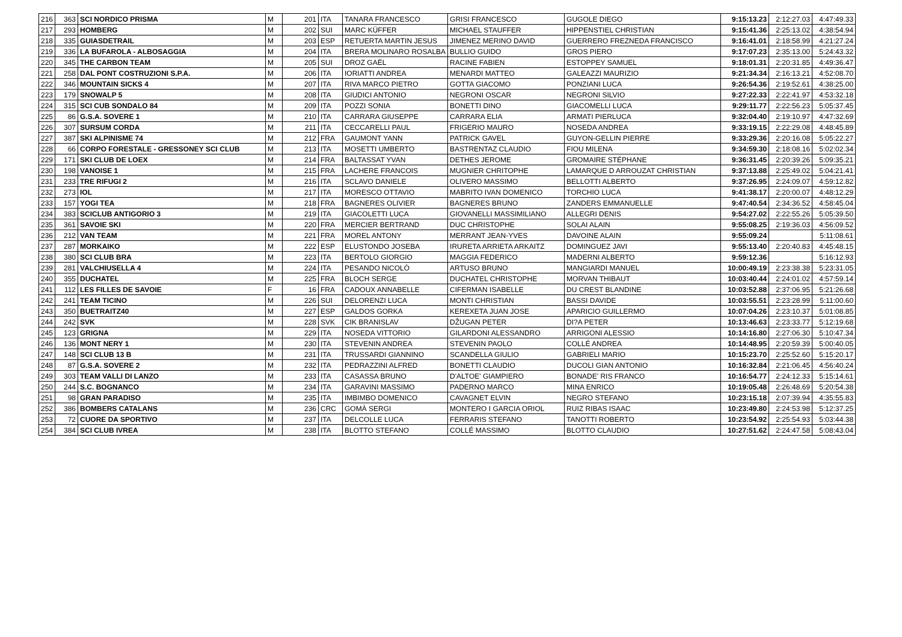| 216 | 363 | SCI NORDICO PRISMA | M | 201 | ITA | TANARA FRANCESCO | GRISI FRANCESCO | GUGOLE DIEGO | 9:15:13.23 | 2:12:27.03 | 4:47:49.33 |
| 217 | 293 | HOMBERG | M | 202 | SUI | MARC KÜFFER | MICHAEL STAUFFER | HIPPENSTIEL CHRISTIAN | 9:15:41.36 | 2:25:13.02 | 4:38:54.94 |
| 218 | 335 | GUIASDETRAIL | M | 203 | ESP | RETUERTA MARTIN JESUS | JIMENEZ MERINO DAVID | GUERRERO FREZNEDA FRANCISCO | 9:16:41.01 | 2:18:58.99 | 4:21:27.24 |
| 219 | 336 | LA BUFAROLA - ALBOSAGGIA | M | 204 | ITA | BRERA MOLINARO ROSALBA | BULLIO GUIDO | GROS PIERO | 9:17:07.23 | 2:35:13.00 | 5:24:43.32 |
| 220 | 345 | THE CARBON TEAM | M | 205 | SUI | DROZ GAËL | RACINE FABIEN | ESTOPPEY SAMUEL | 9:18:01.31 | 2:20:31.85 | 4:49:36.47 |
| 221 | 258 | DAL PONT COSTRUZIONI S.P.A. | M | 206 | ITA | IORIATTI ANDREA | MENARDI MATTEO | GALEAZZI MAURIZIO | 9:21:34.34 | 2:16:13.21 | 4:52:08.70 |
| 222 | 346 | MOUNTAIN SICKS 4 | M | 207 | ITA | RIVA MARCO PIETRO | GOTTA GIACOMO | PONZIANI LUCA | 9:26:54.36 | 2:19:52.61 | 4:38:25.00 |
| 223 | 179 | SNOWALP 5 | M | 208 | ITA | GIUDICI ANTONIO | NEGRONI OSCAR | NEGRONI SILVIO | 9:27:22.33 | 2:22:41.97 | 4:53:32.18 |
| 224 | 315 | SCI CUB SONDALO 84 | M | 209 | ITA | POZZI SONIA | BONETTI DINO | GIACOMELLI LUCA | 9:29:11.77 | 2:22:56.23 | 5:05:37.45 |
| 225 | 86 | G.S.A. SOVERE 1 | M | 210 | ITA | CARRARA GIUSEPPE | CARRARA ELIA | ARMATI PIERLUCA | 9:32:04.40 | 2:19:10.97 | 4:47:32.69 |
| 226 | 307 | SURSUM CORDA | M | 211 | ITA | CECCARELLI PAUL | FRIGERIO MAURO | NOSEDA ANDREA | 9:33:19.15 | 2:22:29.08 | 4:48:45.89 |
| 227 | 387 | SKI ALPINISME 74 | M | 212 | FRA | GAUMONT YANN | PATRICK GAVEL | GUYON-GELLIN PIERRE | 9:33:29.36 | 2:20:16.08 | 5:05:22.27 |
| 228 | 66 | CORPO FORESTALE - GRESSONEY SCI CLUB | M | 213 | ITA | MOSETTI UMBERTO | BASTRENTAZ CLAUDIO | FIOU MILENA | 9:34:59.30 | 2:18:08.16 | 5:02:02.34 |
| 229 | 171 | SKI CLUB DE LOEX | M | 214 | FRA | BALTASSAT YVAN | DETHES JEROME | GROMAIRE STÉPHANE | 9:36:31.45 | 2:20:39.26 | 5:09:35.21 |
| 230 | 198 | VANOISE 1 | M | 215 | FRA | LACHERE FRANCOIS | MUGNIER CHRITOPHE | LAMARQUE D ARROUZAT CHRISTIAN | 9:37:13.88 | 2:25:49.02 | 5:04:21.41 |
| 231 | 233 | TRE RIFUGI 2 | M | 216 | ITA | SCLAVO DANIELE | OLIVERO MASSIMO | BELLOTTI ALBERTO | 9:37:26.95 | 2:24:09.07 | 4:59:12.82 |
| 232 | 273 | IOL | M | 217 | ITA | MORESCO OTTAVIO | MABRITO IVAN DOMENICO | TORCHIO LUCA | 9:41:38.17 | 2:20:00.07 | 4:48:12.29 |
| 233 | 157 | YOGI TEA | M | 218 | FRA | BAGNERES OLIVIER | BAGNERES BRUNO | ZANDERS EMMANUELLE | 9:47:40.54 | 2:34:36.52 | 4:58:45.04 |
| 234 | 383 | SCICLUB ANTIGORIO 3 | M | 219 | ITA | GIACOLETTI LUCA | GIOVANELLI MASSIMILIANO | ALLEGRI DENIS | 9:54:27.02 | 2:22:55.26 | 5:05:39.50 |
| 235 | 361 | SAVOIE SKI | M | 220 | FRA | MERCIER BERTRAND | DUC CHRISTOPHE | SOLAI ALAIN | 9:55:08.25 | 2:19:36.03 | 4:56:09.52 |
| 236 | 212 | VAN TEAM | M | 221 | FRA | MOREL ANTONY | MERRANT JEAN-YVES | DAVOINE ALAIN | 9:55:09.24 | | 5:11:08.61 |
| 237 | 287 | MORKAIKO | M | 222 | ESP | ELUSTONDO JOSEBA | IRURETA ARRIETA ARKAITZ | DOMINGUEZ JAVI | 9:55:13.40 | 2:20:40.83 | 4:45:48.15 |
| 238 | 380 | SCI CLUB BRA | M | 223 | ITA | BERTOLO GIORGIO | MAGGIA FEDERICO | MADERNI ALBERTO | 9:59:12.36 | | 5:16:12.93 |
| 239 | 281 | VALCHIUSELLA 4 | M | 224 | ITA | PESANDO NICOLÒ | ARTUSO BRUNO | MANGIARDI MANUEL | 10:00:49.19 | 2:23:38.38 | 5:23:31.05 |
| 240 | 355 | DUCHATEL | M | 225 | FRA | BLOCH SERGE | DUCHATEL CHRISTOPHE | MORVAN THIBAUT | 10:03:40.44 | 2:24:01.02 | 4:57:59.14 |
| 241 | 112 | LES FILLES DE SAVOIE | F | 16 | FRA | CADOUX ANNABELLE | CIFERMAN ISABELLE | DU CREST BLANDINE | 10:03:52.88 | 2:37:06.95 | 5:21:26.68 |
| 242 | 241 | TEAM TICINO | M | 226 | SUI | DELORENZI LUCA | MONTI CHRISTIAN | BASSI DAVIDE | 10:03:55.51 | 2:23:28.99 | 5:11:00.60 |
| 243 | 350 | BUETRAITZ40 | M | 227 | ESP | GALDOS GORKA | KEREXETA JUAN JOSE | APARICIO GUILLERMO | 10:07:04.26 | 2:23:10.37 | 5:01:08.85 |
| 244 | 242 | SVK | M | 228 | SVK | CIK BRANISLAV | DŽUGAN PETER | DI?A PETER | 10:13:46.63 | 2:23:33.77 | 5:12:19.68 |
| 245 | 123 | GRIGNA | M | 229 | ITA | NOSEDA VITTORIO | GILARDONI ALESSANDRO | ARRIGONI ALESSIO | 10:14:16.80 | 2:27:06.30 | 5:10:47.34 |
| 246 | 136 | MONT NERY 1 | M | 230 | ITA | STEVENIN ANDREA | STEVENIN PAOLO | COLLÉ ANDREA | 10:14:48.95 | 2:20:59.39 | 5:00:40.05 |
| 247 | 148 | SCI CLUB 13 B | M | 231 | ITA | TRUSSARDI GIANNINO | SCANDELLA GIULIO | GABRIELI MARIO | 10:15:23.70 | 2:25:52.60 | 5:15:20.17 |
| 248 | 87 | G.S.A. SOVERE 2 | M | 232 | ITA | PEDRAZZINI ALFRED | BONETTI CLAUDIO | DUCOLI GIAN ANTONIO | 10:16:32.84 | 2:21:06.45 | 4:56:40.24 |
| 249 | 303 | TEAM VALLI DI LANZO | M | 233 | ITA | CASASSA BRUNO | D'ALTOE' GIAMPIERO | BONADE' RIS FRANCO | 10:16:54.77 | 2:24:12.33 | 5:15:14.61 |
| 250 | 244 | S.C. BOGNANCO | M | 234 | ITA | GARAVINI MASSIMO | PADERNO MARCO | MINA ENRICO | 10:19:05.48 | 2:26:48.69 | 5:20:54.38 |
| 251 | 98 | GRAN PARADISO | M | 235 | ITA | IMBIMBO DOMENICO | CAVAGNET ELVIN | NEGRO STEFANO | 10:23:15.18 | 2:07:39.94 | 4:35:55.83 |
| 252 | 386 | BOMBERS CATALANS | M | 236 | CRC | GOMÀ SERGI | MONTERO I GARCIA ORIOL | RUIZ RIBAS ISAAC | 10:23:49.80 | 2:24:53.98 | 5:12:37.25 |
| 253 | 72 | CUORE DA SPORTIVO | M | 237 | ITA | DELCOLLE LUCA | FERRARIS STEFANO | TANOTTI ROBERTO | 10:23:54.92 | 2:25:54.93 | 5:03:44.38 |
| 254 | 384 | SCI CLUB IVREA | M | 238 | ITA | BLOTTO STEFANO | COLLÉ MASSIMO | BLOTTO CLAUDIO | 10:27:51.62 | 2:24:47.58 | 5:08:43.04 |